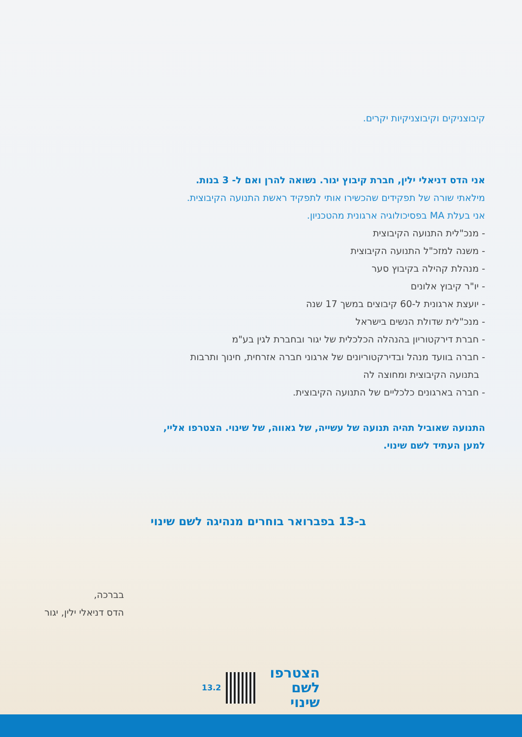קיבוצניקים וקיבוצניקיות יקרים.
אני הדס דניאלי ילין, חברת קיבוץ יגור. נשואה להרן ואם ל- 3 בנות.
מילאתי שורה של תפקידים שהכשירו אותי לתפקיד ראשת התנועה הקיבוצית.
אני בעלת MA בפסיכולוגיה ארגונית מהטכניון.
- מנכ"לית התנועה הקיבוצית
- משנה למזכ"ל התנועה הקיבוצית
- מנהלת קהילה בקיבוץ סער
- יו"ר קיבוץ אלונים
- יועצת ארגונית ל-60 קיבוצים במשך 17 שנה
- מנכ"לית שדולת הנשים בישראל
- חברת דירקטוריון בהנהלה הכלכלית של יגור ובחברת לגין בע"מ
- חברה בוועד מנהל ובדירקטוריונים של ארגוני חברה אזרחית, חינוך ותרבות
בתנועה הקיבוצית ומחוצה לה
- חברה בארגונים כלכליים של התנועה הקיבוצית.
התנועה שאוביל תהיה תנועה של עשייה, של גאווה, של שינוי. הצטרפו אליי,
למען העתיד לשם שינוי.
ב-13 בפברואר בוחרים מנהיגה לשם שינוי
בברכה,
הדס דניאלי ילין, יגור
הצטרפו
לשם שינוי
13.2